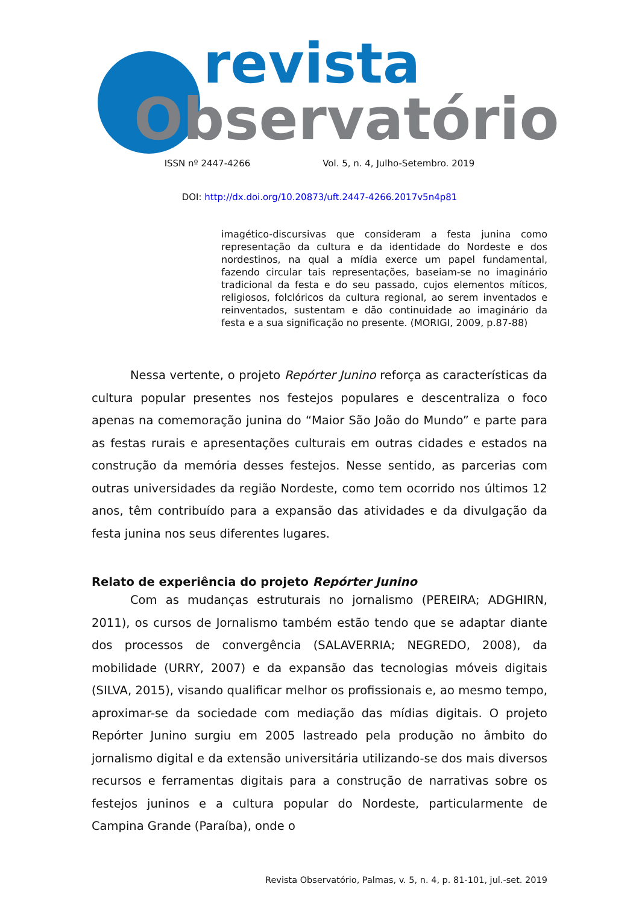revista
Observatório
ISSN nº 2447-4266 Vol. 5, n. 4, Julho-Setembro. 2019
DOI: http://dx.doi.org/10.20873/uft.2447-4266.2017v5n4p81
imagético-discursivas que consideram a festa junina como representação da cultura e da identidade do Nordeste e dos nordestinos, na qual a mídia exerce um papel fundamental, fazendo circular tais representações, baseiam-se no imaginário tradicional da festa e do seu passado, cujos elementos míticos, religiosos, folclóricos da cultura regional, ao serem inventados e reinventados, sustentam e dão continuidade ao imaginário da festa e a sua significação no presente. (MORIGI, 2009, p.87-88)
Nessa vertente, o projeto Repórter Junino reforça as características da cultura popular presentes nos festejos populares e descentraliza o foco apenas na comemoração junina do “Maior São João do Mundo” e parte para as festas rurais e apresentações culturais em outras cidades e estados na construção da memória desses festejos. Nesse sentido, as parcerias com outras universidades da região Nordeste, como tem ocorrido nos últimos 12 anos, têm contribuído para a expansão das atividades e da divulgação da festa junina nos seus diferentes lugares.
Relato de experiência do projeto Repórter Junino
Com as mudanças estruturais no jornalismo (PEREIRA; ADGHIRN, 2011), os cursos de Jornalismo também estão tendo que se adaptar diante dos processos de convergência (SALAVERRIA; NEGREDO, 2008), da mobilidade (URRY, 2007) e da expansão das tecnologias móveis digitais (SILVA, 2015), visando qualificar melhor os profissionais e, ao mesmo tempo, aproximar-se da sociedade com mediação das mídias digitais. O projeto Repórter Junino surgiu em 2005 lastreado pela produção no âmbito do jornalismo digital e da extensão universitária utilizando-se dos mais diversos recursos e ferramentas digitais para a construção de narrativas sobre os festejos juninos e a cultura popular do Nordeste, particularmente de Campina Grande (Paraíba), onde o
Revista Observatório, Palmas, v. 5, n. 4, p. 81-101, jul.-set. 2019